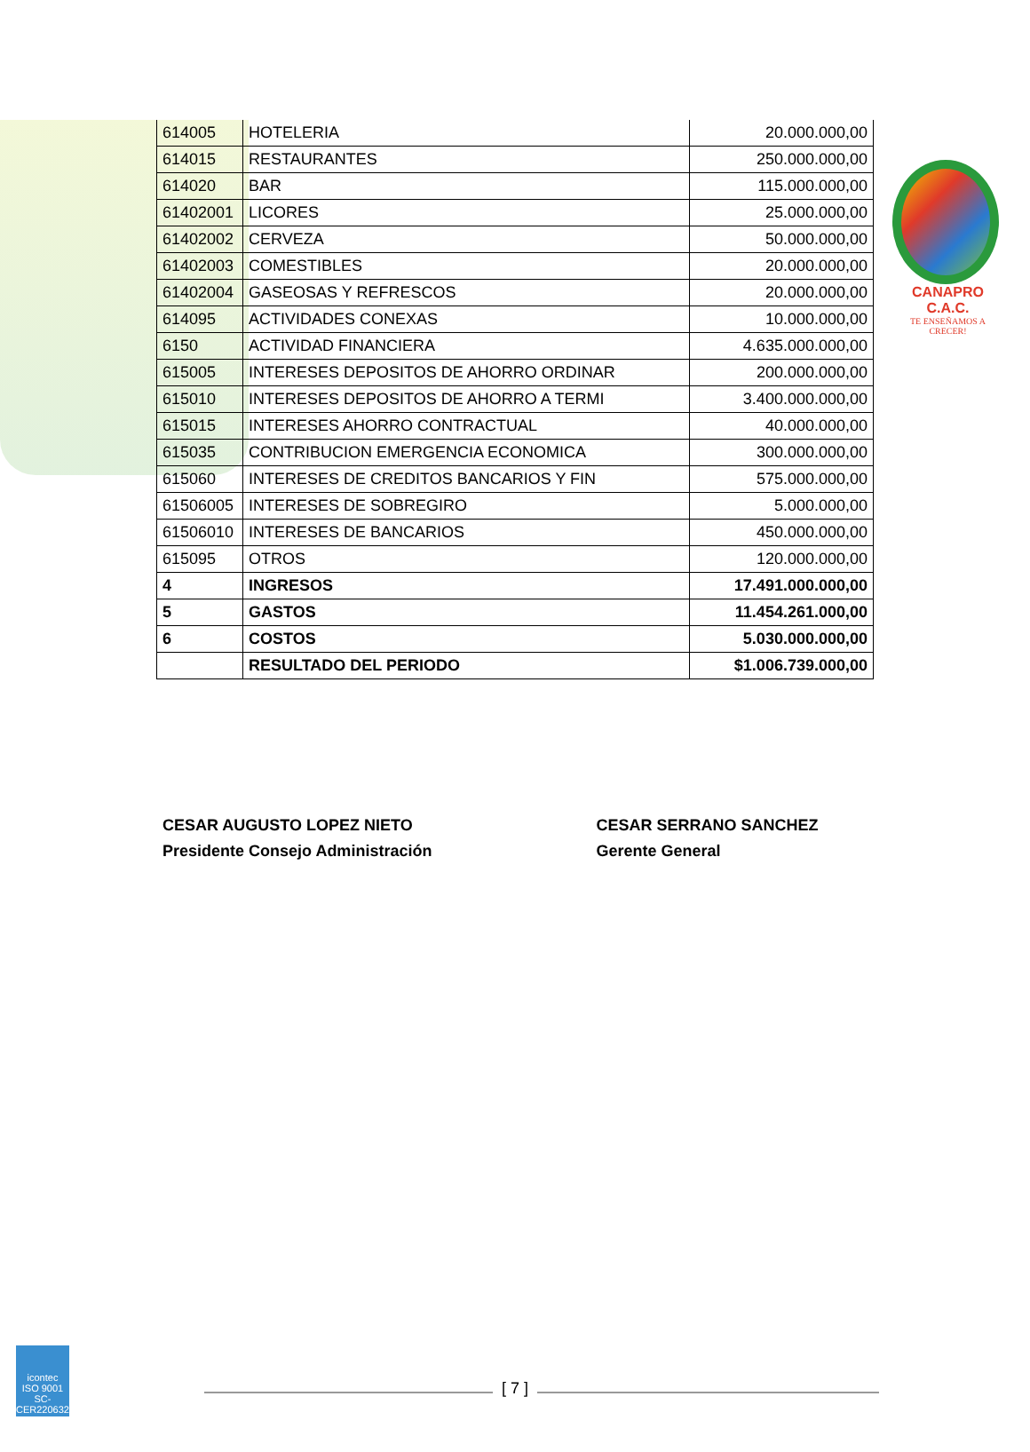CANAPRO C.A.C.
TE ENSEÑAMOS A CRECER!
| 614005 | HOTELERIA | 20.000.000,00 |
| 614015 | RESTAURANTES | 250.000.000,00 |
| 614020 | BAR | 115.000.000,00 |
| 61402001 | LICORES | 25.000.000,00 |
| 61402002 | CERVEZA | 50.000.000,00 |
| 61402003 | COMESTIBLES | 20.000.000,00 |
| 61402004 | GASEOSAS Y REFRESCOS | 20.000.000,00 |
| 614095 | ACTIVIDADES CONEXAS | 10.000.000,00 |
| 6150 | ACTIVIDAD FINANCIERA | 4.635.000.000,00 |
| 615005 | INTERESES DEPOSITOS DE AHORRO ORDINAR | 200.000.000,00 |
| 615010 | INTERESES DEPOSITOS DE AHORRO A TERMI | 3.400.000.000,00 |
| 615015 | INTERESES AHORRO CONTRACTUAL | 40.000.000,00 |
| 615035 | CONTRIBUCION EMERGENCIA ECONOMICA | 300.000.000,00 |
| 615060 | INTERESES DE CREDITOS BANCARIOS Y FIN | 575.000.000,00 |
| 61506005 | INTERESES DE SOBREGIRO | 5.000.000,00 |
| 61506010 | INTERESES DE BANCARIOS | 450.000.000,00 |
| 615095 | OTROS | 120.000.000,00 |
| 4 | INGRESOS | 17.491.000.000,00 |
| 5 | GASTOS | 11.454.261.000,00 |
| 6 | COSTOS | 5.030.000.000,00 |
| | RESULTADO DEL PERIODO | $1.006.739.000,00 |
CESAR AUGUSTO LOPEZ NIETO
Presidente Consejo Administración
CESAR SERRANO SANCHEZ
Gerente General
icontec
ISO 9001
SC-CER220632
[ 7 ]